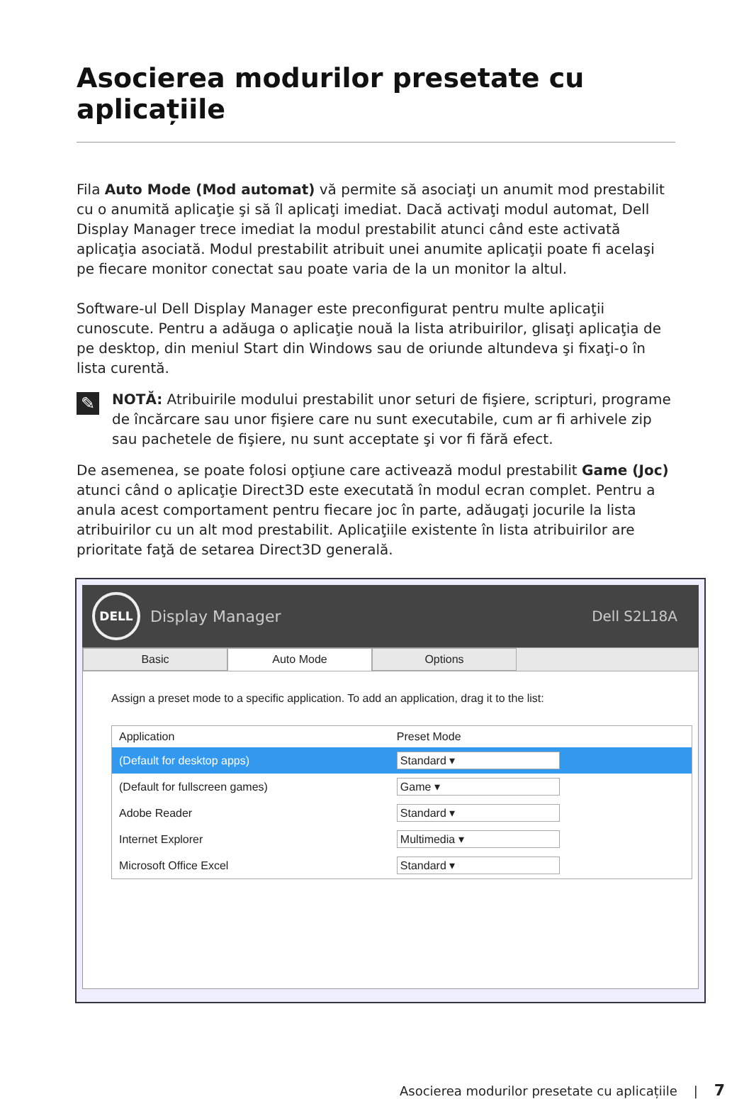Asocierea modurilor presetate cu aplicațiile
Fila Auto Mode (Mod automat) vă permite să asociaţi un anumit mod prestabilit cu o anumită aplicaţie şi să îl aplicaţi imediat. Dacă activaţi modul automat, Dell Display Manager trece imediat la modul prestabilit atunci când este activată aplicaţia asociată. Modul prestabilit atribuit unei anumite aplicaţii poate fi acelaşi pe fiecare monitor conectat sau poate varia de la un monitor la altul.
Software-ul Dell Display Manager este preconfigurat pentru multe aplicaţii cunoscute. Pentru a adăuga o aplicaţie nouă la lista atribuirilor, glisaţi aplicaţia de pe desktop, din meniul Start din Windows sau de oriunde altundeva şi fixaţi-o în lista curentă.
✎
NOTĂ: Atribuirile modului prestabilit unor seturi de fişiere, scripturi, programe de încărcare sau unor fişiere care nu sunt executabile, cum ar fi arhivele zip sau pachetele de fişiere, nu sunt acceptate şi vor fi fără efect.
De asemenea, se poate folosi opţiune care activează modul prestabilit Game (Joc) atunci când o aplicaţie Direct3D este executată în modul ecran complet. Pentru a anula acest comportament pentru fiecare joc în parte, adăugaţi jocurile la lista atribuirilor cu un alt mod prestabilit. Aplicaţiile existente în lista atribuirilor are prioritate faţă de setarea Direct3D generală.
DELL
Display Manager
Dell S2L18A
Basic Auto Mode Options
Assign a preset mode to a specific application. To add an application, drag it to the list:
| Application | Preset Mode |
| --- | --- |
| (Default for desktop apps) | Standard ▾ |
| (Default for fullscreen games) | Game ▾ |
| Adobe Reader | Standard ▾ |
| Internet Explorer | Multimedia ▾ |
| Microsoft Office Excel | Standard ▾ |
Asocierea modurilor presetate cu aplicațiile | 7